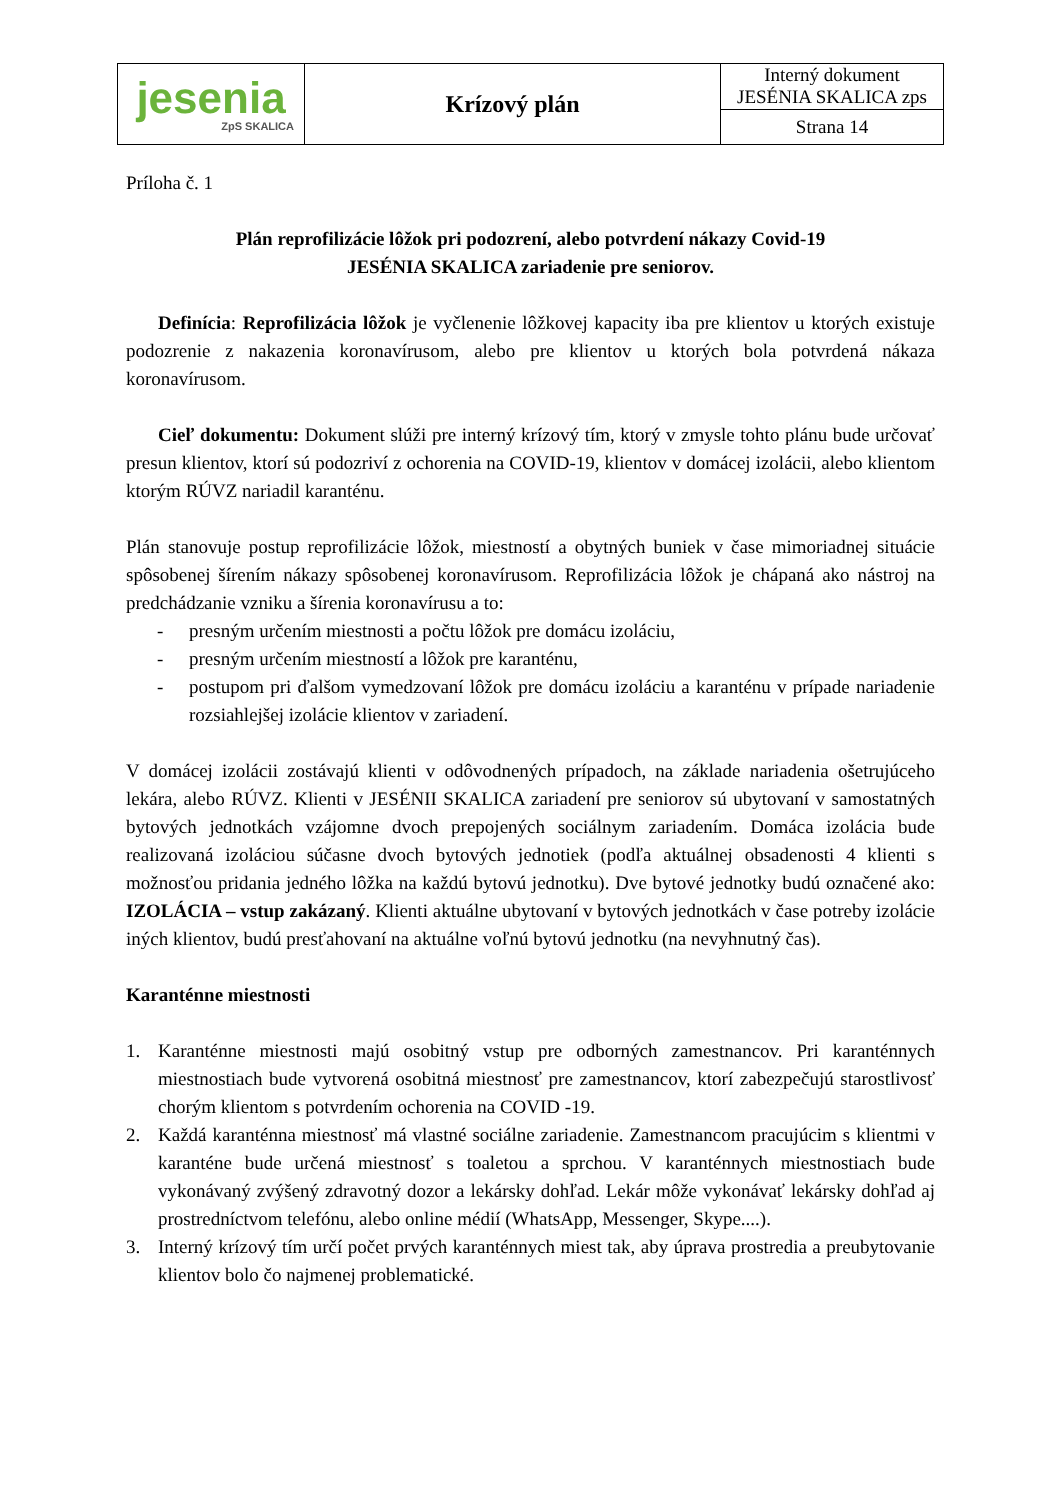| jesenia ZpS SKALICA | Krízový plán | Interný dokument JESÉNIA SKALICA zps |
| | | Strana 14 |
Príloha č. 1
Plán reprofilizácie lôžok pri podozrení, alebo potvrdení nákazy Covid-19
JESÉNIA SKALICA zariadenie pre seniorov.
Definícia: Reprofilizácia lôžok je vyčlenenie lôžkovej kapacity iba pre klientov u ktorých existuje podozrenie z nakazenia koronavírusom, alebo pre klientov u ktorých bola potvrdená nákaza koronavírusom.
Cieľ dokumentu: Dokument slúži pre interný krízový tím, ktorý v zmysle tohto plánu bude určovať presun klientov, ktorí sú podozriví z ochorenia na COVID-19, klientov v domácej izolácii, alebo klientom ktorým RÚVZ nariadil karanténu.
Plán stanovuje postup reprofilizácie lôžok, miestností a obytných buniek v čase mimoriadnej situácie spôsobenej šírením nákazy spôsobenej koronavírusom. Reprofilizácia lôžok je chápaná ako nástroj na predchádzanie vzniku a šírenia koronavírusu a to:
- presným určením miestnosti a počtu lôžok pre domácu izoláciu,
- presným určením miestností a lôžok pre karanténu,
- postupom pri ďalšom vymedzovaní lôžok pre domácu izoláciu a karanténu v prípade nariadenie rozsiahlejšej izolácie klientov v zariadení.
V domácej izolácii zostávajú klienti v odôvodnených prípadoch, na základe nariadenia ošetrujúceho lekára, alebo RÚVZ. Klienti v JESÉNII SKALICA zariadení pre seniorov sú ubytovaní v samostatných bytových jednotkách vzájomne dvoch prepojených sociálnym zariadením. Domáca izolácia bude realizovaná izoláciou súčasne dvoch bytových jednotiek (podľa aktuálnej obsadenosti 4 klienti s možnosťou pridania jedného lôžka na každú bytovú jednotku). Dve bytové jednotky budú označené ako: IZOLÁCIA – vstup zakázaný. Klienti aktuálne ubytovaní v bytových jednotkách v čase potreby izolácie iných klientov, budú presťahovaní na aktuálne voľnú bytovú jednotku (na nevyhnutný čas).
Karanténne miestnosti
1. Karanténne miestnosti majú osobitný vstup pre odborných zamestnancov. Pri karanténnych miestnostiach bude vytvorená osobitná miestnosť pre zamestnancov, ktorí zabezpečujú starostlivosť chorým klientom s potvrdením ochorenia na COVID -19.
2. Každá karanténna miestnosť má vlastné sociálne zariadenie. Zamestnancom pracujúcim s klientmi v karanténe bude určená miestnosť s toaletou a sprchou. V karanténnych miestnostiach bude vykonávaný zvýšený zdravotný dozor a lekársky dohľad. Lekár môže vykonávať lekársky dohľad aj prostredníctvom telefónu, alebo online médií (WhatsApp, Messenger, Skype....).
3. Interný krízový tím určí počet prvých karanténnych miest tak, aby úprava prostredia a preubytovanie klientov bolo čo najmenej problematické.